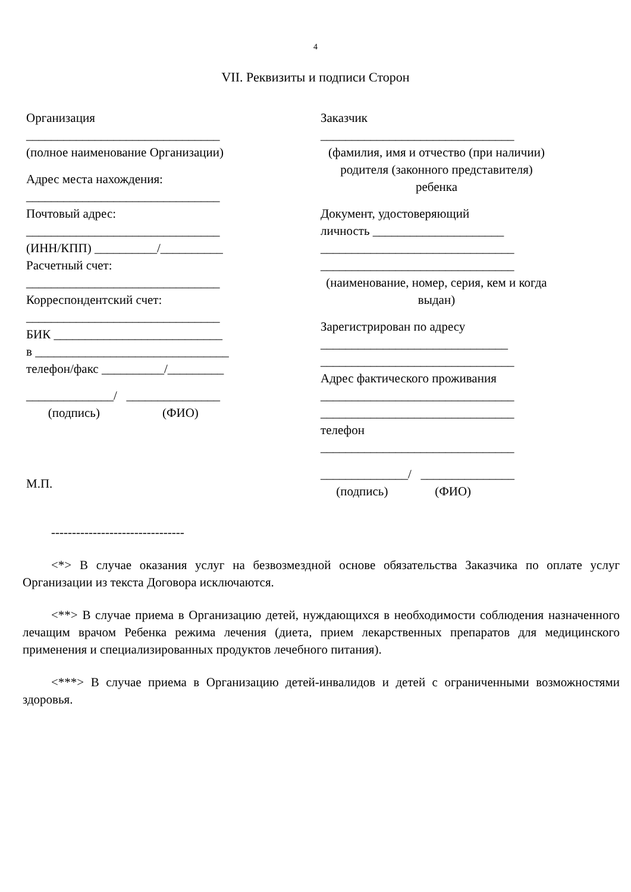4
VII. Реквизиты и подписи Сторон
Организация
_______________________________
(полное наименование Организации)
Адрес места нахождения:
_______________________________
Почтовый адрес:
_______________________________
(ИНН/КПП) __________/__________
Расчетный счет:
_______________________________
Корреспондентский счет:
_______________________________
БИК ___________________________
в _______________________________
телефон/факс __________/_________
______________/ _______________
(подпись) (ФИО)
М.П.
Заказчик
_______________________________
(фамилия, имя и отчество (при наличии) родителя (законного представителя) ребенка
Документ, удостоверяющий
личность _____________________
_______________________________
_______________________________
(наименование, номер, серия, кем и когда выдан)
Зарегистрирован по адресу
______________________________
_______________________________
Адрес фактического проживания
_______________________________
_______________________________
телефон
_______________________________
______________/ _______________
(подпись) (ФИО)
--------------------------------
<*> В случае оказания услуг на безвозмездной основе обязательства Заказчика по оплате услуг Организации из текста Договора исключаются.
<**> В случае приема в Организацию детей, нуждающихся в необходимости соблюдения назначенного лечащим врачом Ребенка режима лечения (диета, прием лекарственных препаратов для медицинского применения и специализированных продуктов лечебного питания).
<***> В случае приема в Организацию детей-инвалидов и детей с ограниченными возможностями здоровья.